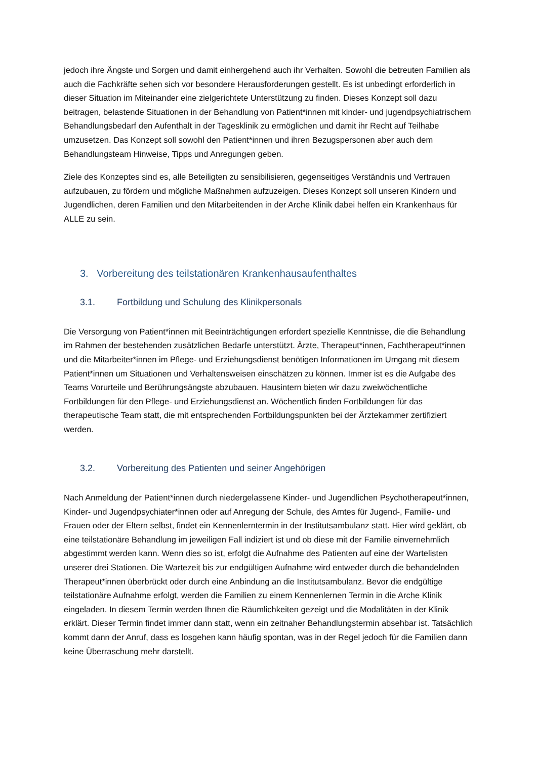jedoch ihre Ängste und Sorgen und damit einhergehend auch ihr Verhalten. Sowohl die betreuten Familien als auch die Fachkräfte sehen sich vor besondere Herausforderungen gestellt. Es ist unbedingt erforderlich in dieser Situation im Miteinander eine zielgerichtete Unterstützung zu finden. Dieses Konzept soll dazu beitragen, belastende Situationen in der Behandlung von Patient*innen mit kinder- und jugendpsychiatrischem Behandlungsbedarf den Aufenthalt in der Tagesklinik zu ermöglichen und damit ihr Recht auf Teilhabe umzusetzen. Das Konzept soll sowohl den Patient*innen und ihren Bezugspersonen aber auch dem Behandlungsteam Hinweise, Tipps und Anregungen geben.
Ziele des Konzeptes sind es, alle Beteiligten zu sensibilisieren, gegenseitiges Verständnis und Vertrauen aufzubauen, zu fördern und mögliche Maßnahmen aufzuzeigen. Dieses Konzept soll unseren Kindern und Jugendlichen, deren Familien und den Mitarbeitenden in der Arche Klinik dabei helfen ein Krankenhaus für ALLE zu sein.
3. Vorbereitung des teilstationären Krankenhausaufenthaltes
3.1. Fortbildung und Schulung des Klinikpersonals
Die Versorgung von Patient*innen mit Beeinträchtigungen erfordert spezielle Kenntnisse, die die Behandlung im Rahmen der bestehenden zusätzlichen Bedarfe unterstützt. Ärzte, Therapeut*innen, Fachtherapeut*innen und die Mitarbeiter*innen im Pflege- und Erziehungsdienst benötigen Informationen im Umgang mit diesem Patient*innen um Situationen und Verhaltensweisen einschätzen zu können. Immer ist es die Aufgabe des Teams Vorurteile und Berührungsängste abzubauen. Hausintern bieten wir dazu zweiwöchentliche Fortbildungen für den Pflege- und Erziehungsdienst an. Wöchentlich finden Fortbildungen für das therapeutische Team statt, die mit entsprechenden Fortbildungspunkten bei der Ärztekammer zertifiziert werden.
3.2. Vorbereitung des Patienten und seiner Angehörigen
Nach Anmeldung der Patient*innen durch niedergelassene Kinder- und Jugendlichen Psychotherapeut*innen, Kinder- und Jugendpsychiater*innen oder auf Anregung der Schule, des Amtes für Jugend-, Familie- und Frauen oder der Eltern selbst, findet ein Kennenlerntermin in der Institutsambulanz statt. Hier wird geklärt, ob eine teilstationäre Behandlung im jeweiligen Fall indiziert ist und ob diese mit der Familie einvernehmlich abgestimmt werden kann. Wenn dies so ist, erfolgt die Aufnahme des Patienten auf eine der Wartelisten unserer drei Stationen. Die Wartezeit bis zur endgültigen Aufnahme wird entweder durch die behandelnden Therapeut*innen überbrückt oder durch eine Anbindung an die Institutsambulanz. Bevor die endgültige teilstationäre Aufnahme erfolgt, werden die Familien zu einem Kennenlernen Termin in die Arche Klinik eingeladen. In diesem Termin werden Ihnen die Räumlichkeiten gezeigt und die Modalitäten in der Klinik erklärt. Dieser Termin findet immer dann statt, wenn ein zeitnaher Behandlungstermin absehbar ist. Tatsächlich kommt dann der Anruf, dass es losgehen kann häufig spontan, was in der Regel jedoch für die Familien dann keine Überraschung mehr darstellt.